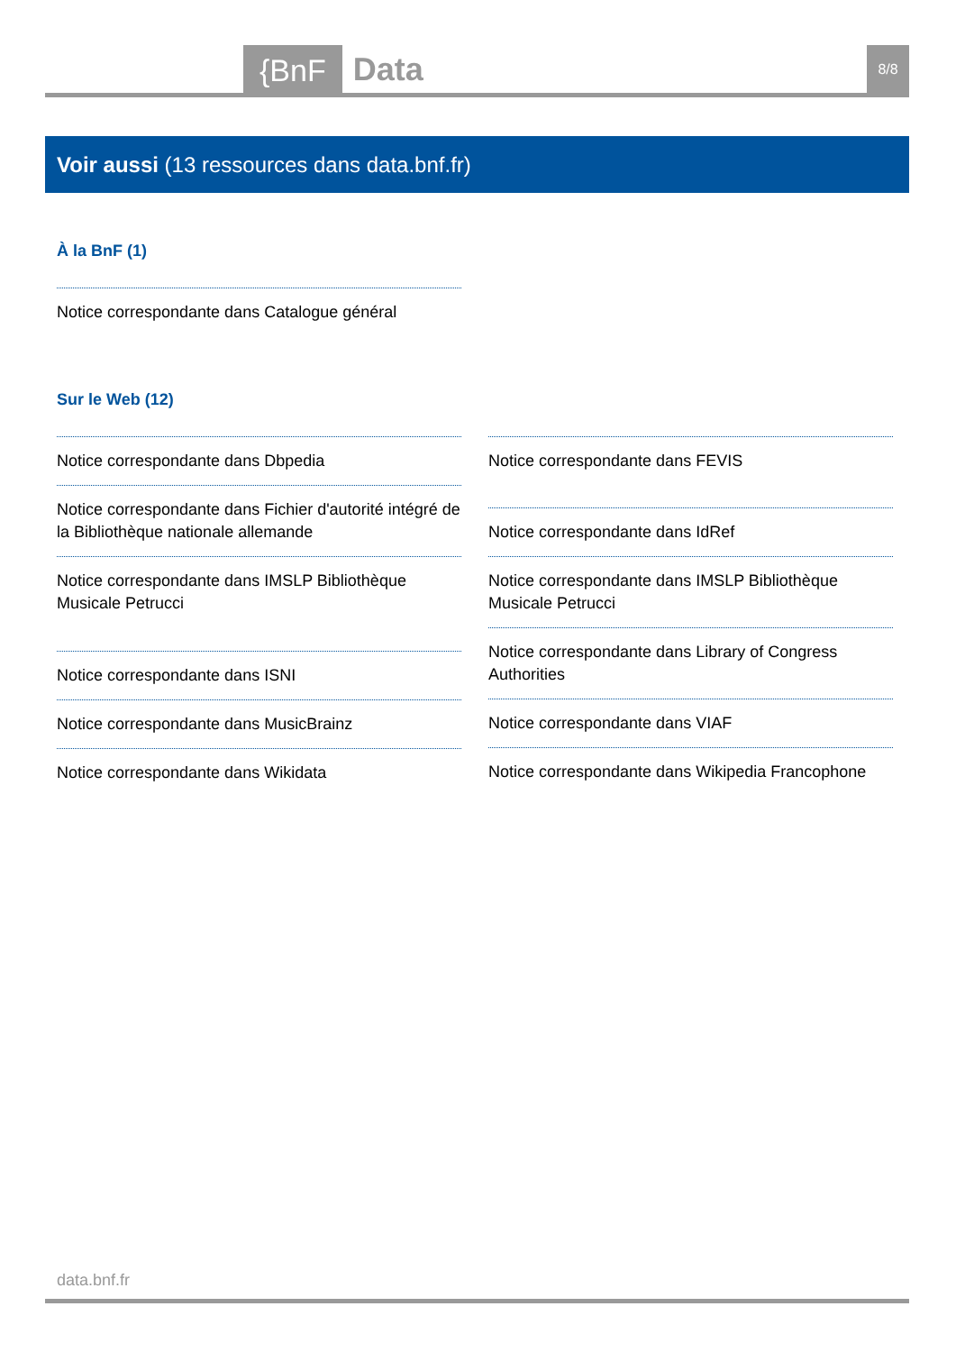{BnF Data 8/8
Voir aussi (13 ressources dans data.bnf.fr)
À la BnF (1)
Notice correspondante dans Catalogue général
Sur le Web (12)
Notice correspondante dans Dbpedia
Notice correspondante dans Fichier d'autorité intégré de la Bibliothèque nationale allemande
Notice correspondante dans IMSLP Bibliothèque Musicale Petrucci
Notice correspondante dans ISNI
Notice correspondante dans MusicBrainz
Notice correspondante dans Wikidata
Notice correspondante dans FEVIS
Notice correspondante dans IdRef
Notice correspondante dans IMSLP Bibliothèque Musicale Petrucci
Notice correspondante dans Library of Congress Authorities
Notice correspondante dans VIAF
Notice correspondante dans Wikipedia Francophone
data.bnf.fr